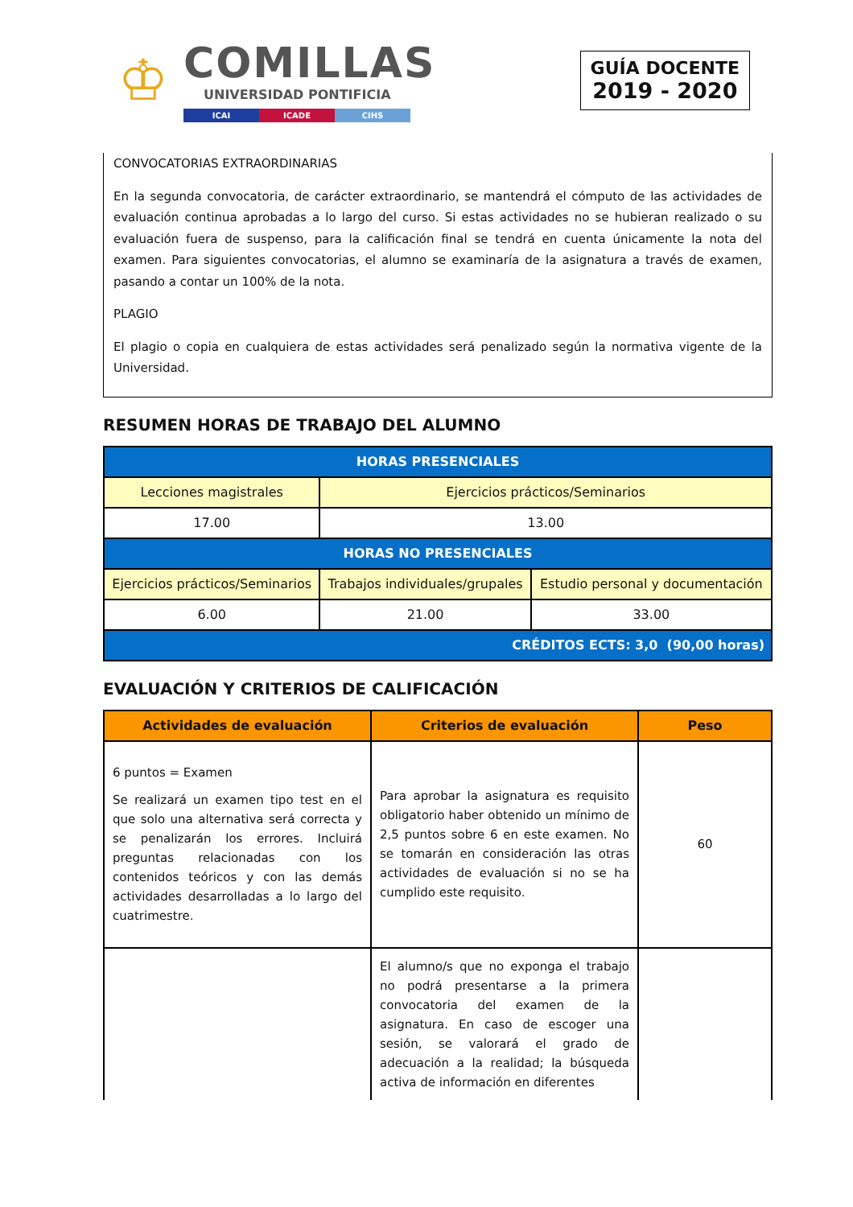♔
COMILLAS
UNIVERSIDAD PONTIFICIA
ICAI ICADE CIHS
GUÍA DOCENTE
2019 - 2020
CONVOCATORIAS EXTRAORDINARIAS
En la segunda convocatoria, de carácter extraordinario, se mantendrá el cómputo de las actividades de evaluación continua aprobadas a lo largo del curso. Si estas actividades no se hubieran realizado o su evaluación fuera de suspenso, para la calificación final se tendrá en cuenta únicamente la nota del examen. Para siguientes convocatorias, el alumno se examinaría de la asignatura a través de examen, pasando a contar un 100% de la nota.
PLAGIO
El plagio o copia en cualquiera de estas actividades será penalizado según la normativa vigente de la Universidad.
RESUMEN HORAS DE TRABAJO DEL ALUMNO
| HORAS PRESENCIALES | | |
| Lecciones magistrales | Ejercicios prácticos/Seminarios | |
| 17.00 | 13.00 | |
| HORAS NO PRESENCIALES | | |
| Ejercicios prácticos/Seminarios | Trabajos individuales/grupales | Estudio personal y documentación |
| 6.00 | 21.00 | 33.00 |
| CRÉDITOS ECTS: 3,0 (90,00 horas) | | |
EVALUACIÓN Y CRITERIOS DE CALIFICACIÓN
| Actividades de evaluación | Criterios de evaluación | Peso |
| --- | --- | --- |
| 6 puntos = Examen Se realizará un examen tipo test en el que solo una alternativa será correcta y se penalizarán los errores. Incluirá preguntas relacionadas con los contenidos teóricos y con las demás actividades desarrolladas a lo largo del cuatrimestre. | Para aprobar la asignatura es requisito obligatorio haber obtenido un mínimo de 2,5 puntos sobre 6 en este examen. No se tomarán en consideración las otras actividades de evaluación si no se ha cumplido este requisito. | 60 |
| | El alumno/s que no exponga el trabajo no podrá presentarse a la primera convocatoria del examen de la asignatura. En caso de escoger una sesión, se valorará el grado de adecuación a la realidad; la búsqueda activa de información en diferentes | |